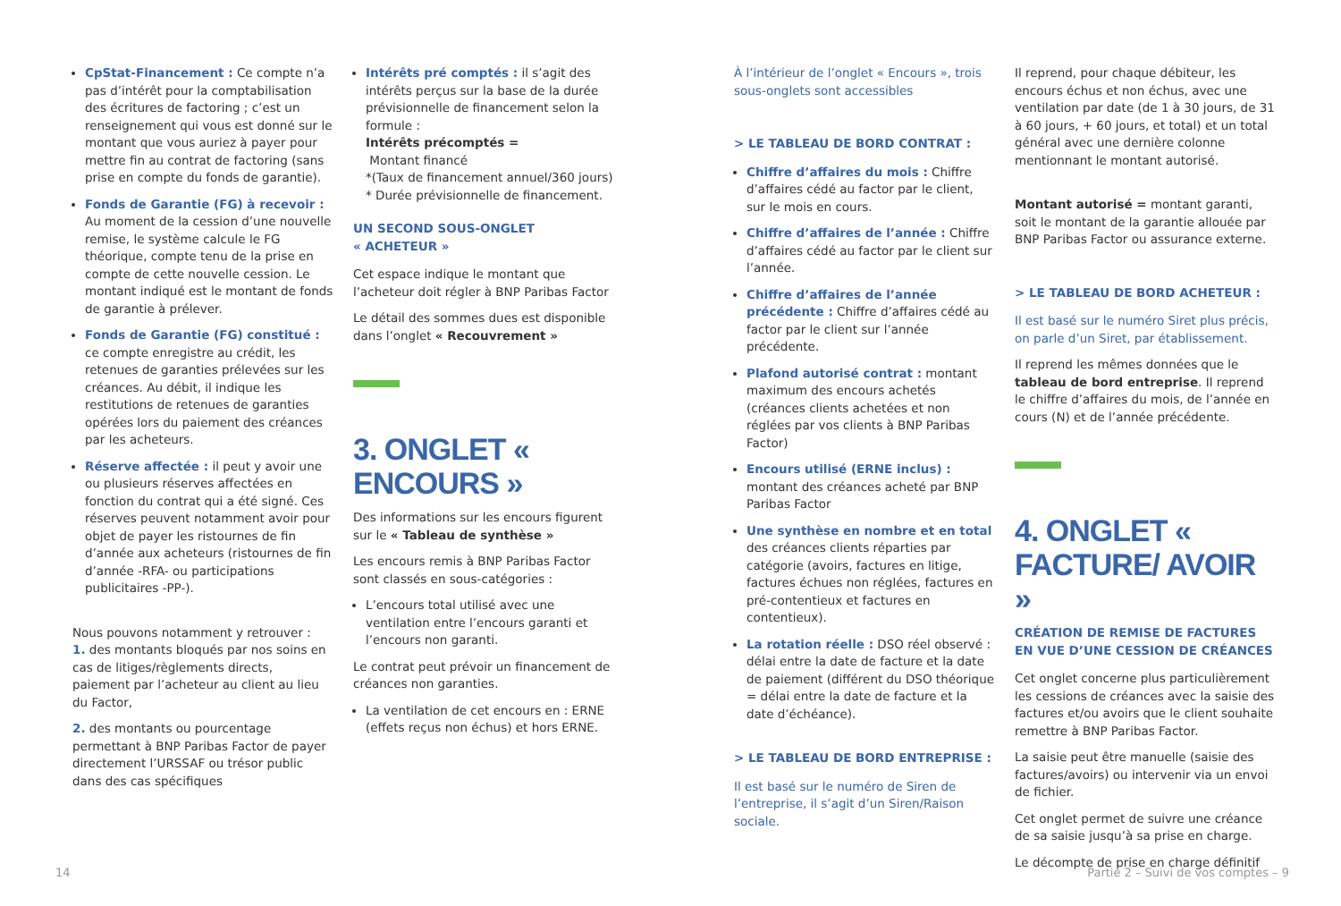CpStat-Financement : Ce compte n’a pas d’intérêt pour la comptabilisation des écritures de factoring ; c’est un renseignement qui vous est donné sur le montant que vous auriez à payer pour mettre fin au contrat de factoring (sans prise en compte du fonds de garantie).
Fonds de Garantie (FG) à recevoir : Au moment de la cession d’une nouvelle remise, le système calcule le FG théorique, compte tenu de la prise en compte de cette nouvelle cession. Le montant indiqué est le montant de fonds de garantie à prélever.
Fonds de Garantie (FG) constitué : ce compte enregistre au crédit, les retenues de garanties prélevées sur les créances. Au débit, il indique les restitutions de retenues de garanties opérées lors du paiement des créances par les acheteurs.
Réserve affectée : il peut y avoir une ou plusieurs réserves affectées en fonction du contrat qui a été signé. Ces réserves peuvent notamment avoir pour objet de payer les ristournes de fin d’année aux acheteurs (ristournes de fin d’année -RFA- ou participations publicitaires -PP-).
Nous pouvons notamment y retrouver :
1. des montants bloqués par nos soins en cas de litiges/règlements directs, paiement par l’acheteur au client au lieu du Factor,
2. des montants ou pourcentage permettant à BNP Paribas Factor de payer directement l’URSSAF ou trésor public dans des cas spécifiques
Intérêts pré comptés : il s’agit des intérêts perçus sur la base de la durée prévisionnelle de financement selon la formule :
Intérêts précomptés =
Montant financé
*(Taux de financement annuel/360 jours)
* Durée prévisionnelle de financement.
UN SECOND SOUS-ONGLET
« ACHETEUR »
Cet espace indique le montant que l’acheteur doit régler à BNP Paribas Factor
Le détail des sommes dues est disponible dans l’onglet « Recouvrement »
3. ONGLET « ENCOURS »
Des informations sur les encours figurent sur le « Tableau de synthèse »
Les encours remis à BNP Paribas Factor sont classés en sous-catégories :
L’encours total utilisé avec une ventilation entre l’encours garanti et l’encours non garanti.
Le contrat peut prévoir un financement de créances non garanties.
La ventilation de cet encours en : ERNE (effets reçus non échus) et hors ERNE.
À l’intérieur de l’onglet « Encours », trois sous-onglets sont accessibles
> LE TABLEAU DE BORD CONTRAT :
Chiffre d’affaires du mois : Chiffre d’affaires cédé au factor par le client, sur le mois en cours.
Chiffre d’affaires de l’année : Chiffre d’affaires cédé au factor par le client sur l’année.
Chiffre d’affaires de l’année précédente : Chiffre d’affaires cédé au factor par le client sur l’année précédente.
Plafond autorisé contrat : montant maximum des encours achetés (créances clients achetées et non réglées par vos clients à BNP Paribas Factor)
Encours utilisé (ERNE inclus) : montant des créances acheté par BNP Paribas Factor
Une synthèse en nombre et en total des créances clients réparties par catégorie (avoirs, factures en litige, factures échues non réglées, factures en pré-contentieux et factures en contentieux).
La rotation réelle : DSO réel observé : délai entre la date de facture et la date de paiement (différent du DSO théorique = délai entre la date de facture et la date d’échéance).
> LE TABLEAU DE BORD ENTREPRISE :
Il est basé sur le numéro de Siren de l’entreprise, il s’agit d’un Siren/Raison sociale.
Il reprend, pour chaque débiteur, les encours échus et non échus, avec une ventilation par date (de 1 à 30 jours, de 31 à 60 jours, + 60 jours, et total) et un total général avec une dernière colonne mentionnant le montant autorisé.
Montant autorisé = montant garanti, soit le montant de la garantie allouée par BNP Paribas Factor ou assurance externe.
> LE TABLEAU DE BORD ACHETEUR :
Il est basé sur le numéro Siret plus précis, on parle d’un Siret, par établissement.
Il reprend les mêmes données que le tableau de bord entreprise. Il reprend le chiffre d’affaires du mois, de l’année en cours (N) et de l’année précédente.
4. ONGLET « FACTURE/ AVOIR »
CRÉATION DE REMISE DE FACTURES EN VUE D’UNE CESSION DE CRÉANCES
Cet onglet concerne plus particulièrement les cessions de créances avec la saisie des factures et/ou avoirs que le client souhaite remettre à BNP Paribas Factor.
La saisie peut être manuelle (saisie des factures/avoirs) ou intervenir via un envoi de fichier.
Cet onglet permet de suivre une créance de sa saisie jusqu’à sa prise en charge.
Le décompte de prise en charge définitif
14
Partie 2 – Suivi de vos comptes – 9